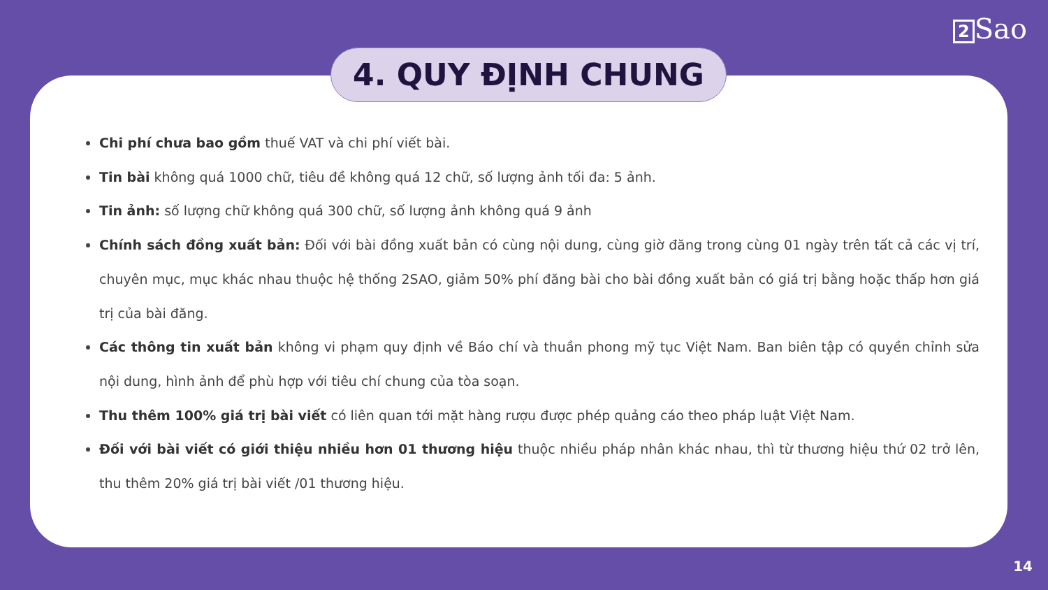2 Sao
4. QUY ĐỊNH CHUNG
Chi phí chưa bao gồm thuế VAT và chi phí viết bài.
Tin bài không quá 1000 chữ, tiêu đề không quá 12 chữ, số lượng ảnh tối đa: 5 ảnh.
Tin ảnh: số lượng chữ không quá 300 chữ, số lượng ảnh không quá 9 ảnh
Chính sách đồng xuất bản: Đối với bài đồng xuất bản có cùng nội dung, cùng giờ đăng trong cùng 01 ngày trên tất cả các vị trí, chuyên mục, mục khác nhau thuộc hệ thống 2SAO, giảm 50% phí đăng bài cho bài đồng xuất bản có giá trị bằng hoặc thấp hơn giá trị của bài đăng.
Các thông tin xuất bản không vi phạm quy định về Báo chí và thuần phong mỹ tục Việt Nam. Ban biên tập có quyền chỉnh sửa nội dung, hình ảnh để phù hợp với tiêu chí chung của tòa soạn.
Thu thêm 100% giá trị bài viết có liên quan tới mặt hàng rượu được phép quảng cáo theo pháp luật Việt Nam.
Đối với bài viết có giới thiệu nhiều hơn 01 thương hiệu thuộc nhiều pháp nhân khác nhau, thì từ thương hiệu thứ 02 trở lên, thu thêm 20% giá trị bài viết /01 thương hiệu.
14